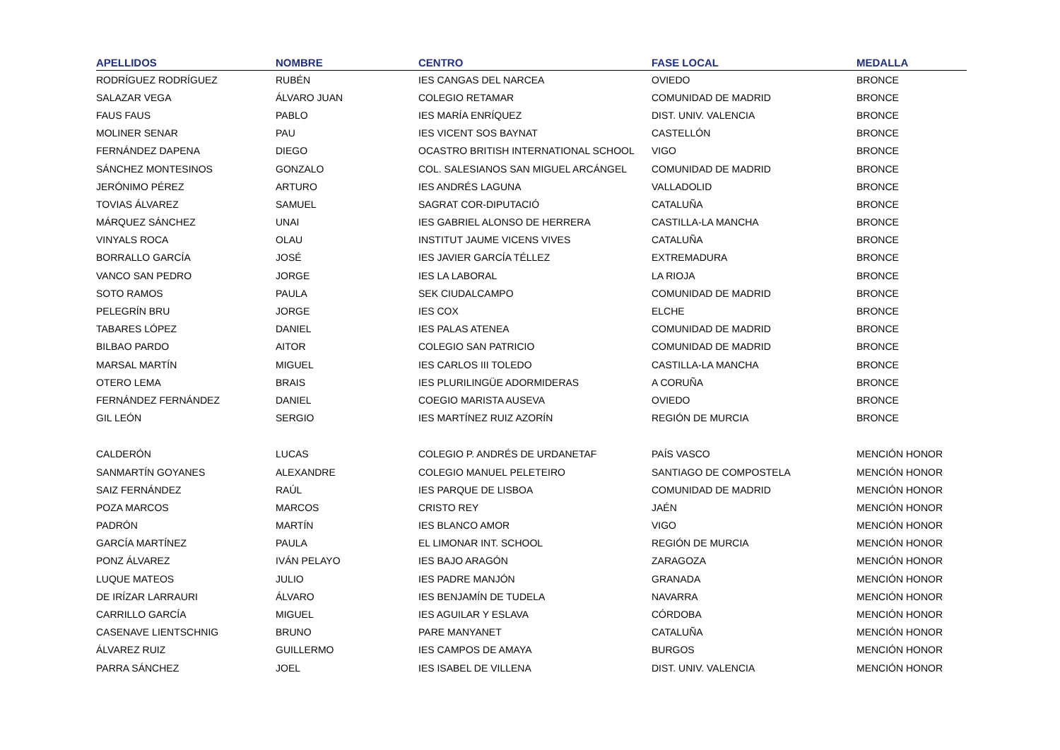| APELLIDOS | NOMBRE | CENTRO | FASE LOCAL | MEDALLA |
| --- | --- | --- | --- | --- |
| RODRÍGUEZ RODRÍGUEZ | RUBÉN | IES CANGAS DEL NARCEA | OVIEDO | BRONCE |
| SALAZAR VEGA | ÁLVARO JUAN | COLEGIO RETAMAR | COMUNIDAD DE MADRID | BRONCE |
| FAUS FAUS | PABLO | IES MARÍA ENRÍQUEZ | DIST. UNIV. VALENCIA | BRONCE |
| MOLINER SENAR | PAU | IES VICENT SOS BAYNAT | CASTELLÓN | BRONCE |
| FERNÁNDEZ DAPENA | DIEGO | OCASTRO BRITISH INTERNATIONAL SCHOOL | VIGO | BRONCE |
| SÁNCHEZ MONTESINOS | GONZALO | COL. SALESIANOS SAN MIGUEL ARCÁNGEL | COMUNIDAD DE MADRID | BRONCE |
| JERÓNIMO PÉREZ | ARTURO | IES ANDRÉS LAGUNA | VALLADOLID | BRONCE |
| TOVIAS ÁLVAREZ | SAMUEL | SAGRAT COR-DIPUTACIÓ | CATALUÑA | BRONCE |
| MÁRQUEZ SÁNCHEZ | UNAI | IES GABRIEL ALONSO DE HERRERA | CASTILLA-LA MANCHA | BRONCE |
| VINYALS ROCA | OLAU | INSTITUT JAUME VICENS VIVES | CATALUÑA | BRONCE |
| BORRALLO GARCÍA | JOSÉ | IES JAVIER GARCÍA TÉLLEZ | EXTREMADURA | BRONCE |
| VANCO SAN PEDRO | JORGE | IES LA LABORAL | LA RIOJA | BRONCE |
| SOTO RAMOS | PAULA | SEK CIUDALCAMPO | COMUNIDAD DE MADRID | BRONCE |
| PELEGRÍN BRU | JORGE | IES COX | ELCHE | BRONCE |
| TABARES LÓPEZ | DANIEL | IES PALAS ATENEA | COMUNIDAD DE MADRID | BRONCE |
| BILBAO PARDO | AITOR | COLEGIO SAN PATRICIO | COMUNIDAD DE MADRID | BRONCE |
| MARSAL MARTÍN | MIGUEL | IES CARLOS III TOLEDO | CASTILLA-LA MANCHA | BRONCE |
| OTERO LEMA | BRAIS | IES PLURILINGÜE ADORMIDERAS | A CORUÑA | BRONCE |
| FERNÁNDEZ FERNÁNDEZ | DANIEL | COEGIO MARISTA AUSEVA | OVIEDO | BRONCE |
| GIL LEÓN | SERGIO | IES MARTÍNEZ RUIZ AZORÍN | REGIÓN DE MURCIA | BRONCE |
| CALDERÓN | LUCAS | COLEGIO P. ANDRÉS DE URDANETAF | PAÍS VASCO | MENCIÓN HONOR |
| SANMARTÍN GOYANES | ALEXANDRE | COLEGIO MANUEL PELETEIRO | SANTIAGO DE COMPOSTELA | MENCIÓN HONOR |
| SAIZ FERNÁNDEZ | RAÚL | IES PARQUE DE LISBOA | COMUNIDAD DE MADRID | MENCIÓN HONOR |
| POZA MARCOS | MARCOS | CRISTO REY | JAÉN | MENCIÓN HONOR |
| PADRÓN | MARTÍN | IES BLANCO AMOR | VIGO | MENCIÓN HONOR |
| GARCÍA MARTÍNEZ | PAULA | EL LIMONAR INT. SCHOOL | REGIÓN DE MURCIA | MENCIÓN HONOR |
| PONZ ÁLVAREZ | IVÁN PELAYO | IES BAJO ARAGÓN | ZARAGOZA | MENCIÓN HONOR |
| LUQUE MATEOS | JULIO | IES PADRE MANJÓN | GRANADA | MENCIÓN HONOR |
| DE IRÍZAR LARRAURI | ÁLVARO | IES BENJAMÍN DE TUDELA | NAVARRA | MENCIÓN HONOR |
| CARRILLO GARCÍA | MIGUEL | IES AGUILAR Y ESLAVA | CÓRDOBA | MENCIÓN HONOR |
| CASENAVE LIENTSCHNIG | BRUNO | PARE MANYANET | CATALUÑA | MENCIÓN HONOR |
| ÁLVAREZ RUIZ | GUILLERMO | IES CAMPOS DE AMAYA | BURGOS | MENCIÓN HONOR |
| PARRA SÁNCHEZ | JOEL | IES ISABEL DE VILLENA | DIST. UNIV. VALENCIA | MENCIÓN HONOR |